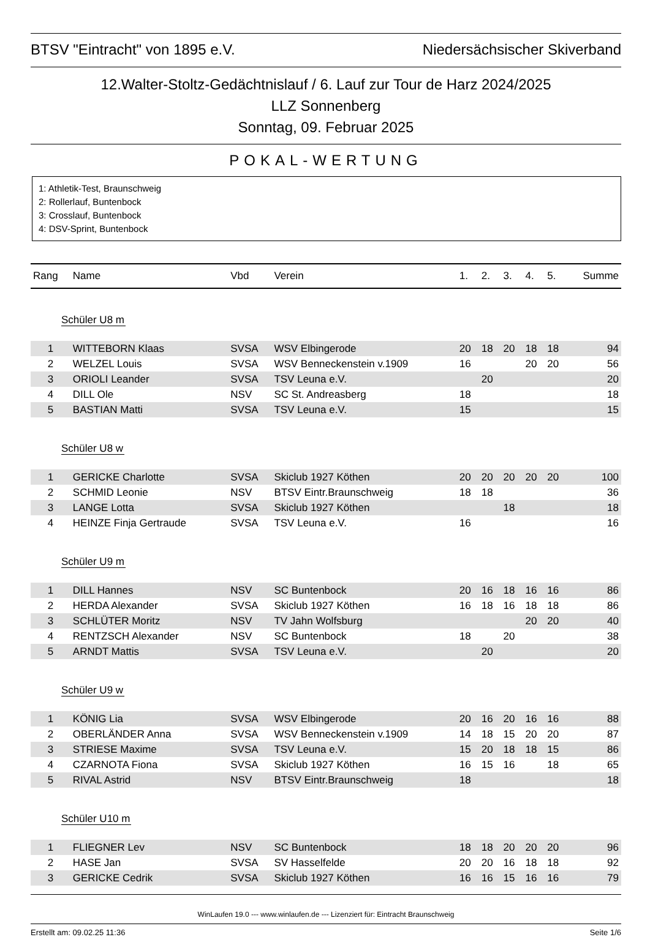BTSV "Eintracht" von 1895 e.V. Niedersächsischer Skiverband
12.Walter-Stoltz-Gedächtnislauf / 6. Lauf zur Tour de Harz 2024/2025
LLZ Sonnenberg
Sonntag, 09. Februar 2025
POKAL-WERTUNG
1: Athletik-Test, Braunschweig
2: Rollerlauf, Buntenbock
3: Crosslauf, Buntenbock
4: DSV-Sprint, Buntenbock
| Rang | Name | Vbd | Verein | 1. | 2. | 3. | 4. | 5. | Summe |
| --- | --- | --- | --- | --- | --- | --- | --- | --- | --- |
| Schüler U8 m | | | | | | | | | |
| 1 | WITTEBORN Klaas | SVSA | WSV Elbingerode | 20 | 18 | 20 | 18 | 18 | 94 |
| 2 | WELZEL Louis | SVSA | WSV Benneckenstein v.1909 | 16 | | | 20 | 20 | 56 |
| 3 | ORIOLI Leander | SVSA | TSV Leuna e.V. | | 20 | | | | 20 |
| 4 | DILL Ole | NSV | SC St. Andreasberg | 18 | | | | | 18 |
| 5 | BASTIAN Matti | SVSA | TSV Leuna e.V. | 15 | | | | | 15 |
| Schüler U8 w | | | | | | | | | |
| 1 | GERICKE Charlotte | SVSA | Skiclub 1927 Köthen | 20 | 20 | 20 | 20 | 20 | 100 |
| 2 | SCHMID Leonie | NSV | BTSV Eintr.Braunschweig | 18 | 18 | | | | 36 |
| 3 | LANGE Lotta | SVSA | Skiclub 1927 Köthen | | | 18 | | | 18 |
| 4 | HEINZE Finja Gertraude | SVSA | TSV Leuna e.V. | 16 | | | | | 16 |
| Schüler U9 m | | | | | | | | | |
| 1 | DILL Hannes | NSV | SC Buntenbock | 20 | 16 | 18 | 16 | 16 | 86 |
| 2 | HERDA Alexander | SVSA | Skiclub 1927 Köthen | 16 | 18 | 16 | 18 | 18 | 86 |
| 3 | SCHLÜTER Moritz | NSV | TV Jahn Wolfsburg | | | | 20 | 20 | 40 |
| 4 | RENTZSCH Alexander | NSV | SC Buntenbock | 18 | | 20 | | | 38 |
| 5 | ARNDT Mattis | SVSA | TSV Leuna e.V. | | 20 | | | | 20 |
| Schüler U9 w | | | | | | | | | |
| 1 | KÖNIG Lia | SVSA | WSV Elbingerode | 20 | 16 | 20 | 16 | 16 | 88 |
| 2 | OBERLÄNDER Anna | SVSA | WSV Benneckenstein v.1909 | 14 | 18 | 15 | 20 | 20 | 87 |
| 3 | STRIESE Maxime | SVSA | TSV Leuna e.V. | 15 | 20 | 18 | 18 | 15 | 86 |
| 4 | CZARNOTA Fiona | SVSA | Skiclub 1927 Köthen | 16 | 15 | 16 | | 18 | 65 |
| 5 | RIVAL Astrid | NSV | BTSV Eintr.Braunschweig | 18 | | | | | 18 |
| Schüler U10 m | | | | | | | | | |
| 1 | FLIEGNER Lev | NSV | SC Buntenbock | 18 | 18 | 20 | 20 | 20 | 96 |
| 2 | HASE Jan | SVSA | SV Hasselfelde | 20 | 20 | 16 | 18 | 18 | 92 |
| 3 | GERICKE Cedrik | SVSA | Skiclub 1927 Köthen | 16 | 16 | 15 | 16 | 16 | 79 |
WinLaufen 19.0 --- www.winlaufen.de --- Lizenziert für: Eintracht Braunschweig
Erstellt am: 09.02.25 11:36 Seite 1/6